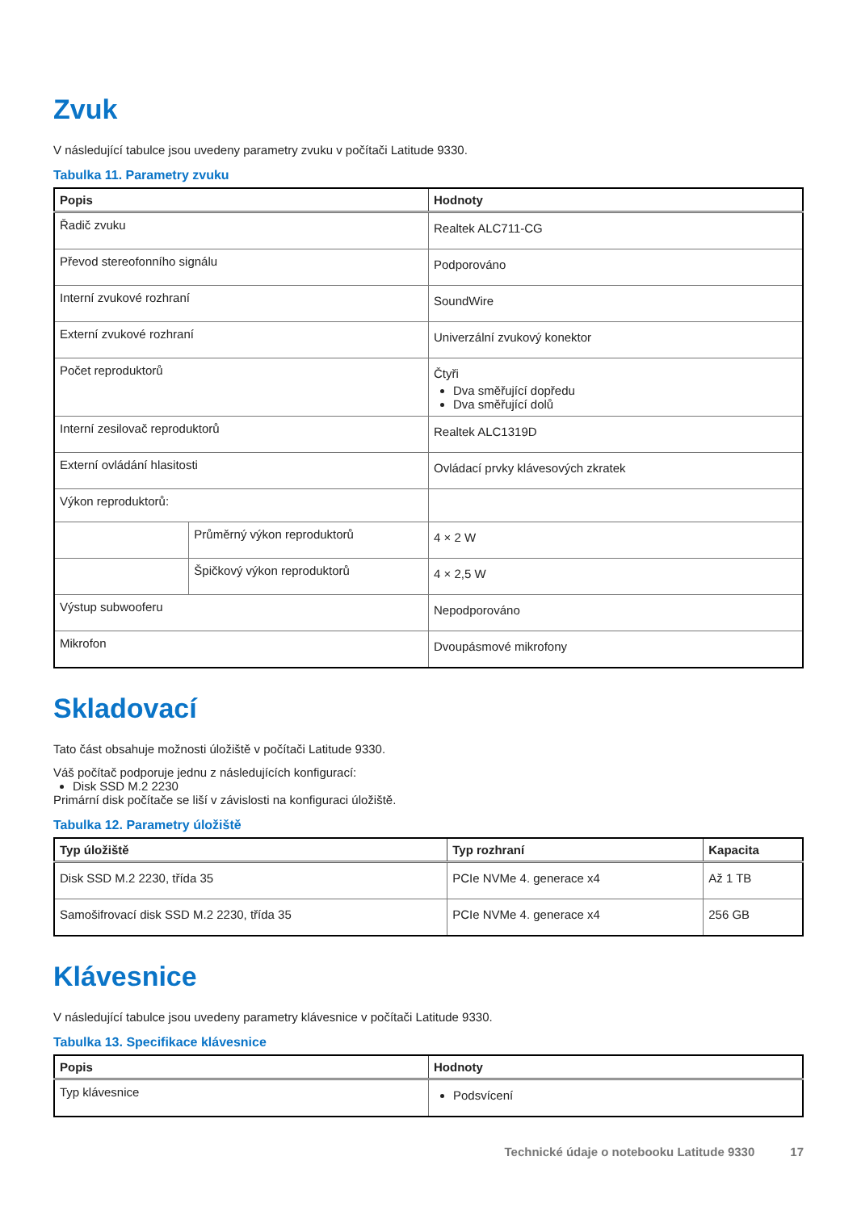Zvuk
V následující tabulce jsou uvedeny parametry zvuku v počítači Latitude 9330.
Tabulka 11. Parametry zvuku
| Popis | | Hodnoty |
| --- | --- | --- |
| Řadič zvuku | | Realtek ALC711-CG |
| Převod stereofonního signálu | | Podporováno |
| Interní zvukové rozhraní | | SoundWire |
| Externí zvukové rozhraní | | Univerzální zvukový konektor |
| Počet reproduktorů | | Čtyři Dva směřující dopředu Dva směřující dolů |
| Interní zesilovač reproduktorů | | Realtek ALC1319D |
| Externí ovládání hlasitosti | | Ovládací prvky klávesových zkratek |
| Výkon reproduktorů: | | |
| | Průměrný výkon reproduktorů | 4 × 2 W |
| | Špičkový výkon reproduktorů | 4 × 2,5 W |
| Výstup subwooferu | | Nepodporováno |
| Mikrofon | | Dvoupásmové mikrofony |
Skladovací
Tato část obsahuje možnosti úložiště v počítači Latitude 9330.
Váš počítač podporuje jednu z následujících konfigurací:
Disk SSD M.2 2230
Primární disk počítače se liší v závislosti na konfiguraci úložiště.
Tabulka 12. Parametry úložiště
| Typ úložiště | Typ rozhraní | Kapacita |
| --- | --- | --- |
| Disk SSD M.2 2230, třída 35 | PCIe NVMe 4. generace x4 | Až 1 TB |
| Samošifrovací disk SSD M.2 2230, třída 35 | PCIe NVMe 4. generace x4 | 256 GB |
Klávesnice
V následující tabulce jsou uvedeny parametry klávesnice v počítači Latitude 9330.
Tabulka 13. Specifikace klávesnice
| Popis | Hodnoty |
| --- | --- |
| Typ klávesnice | Podsvícení |
Technické údaje o notebooku Latitude 9330 17